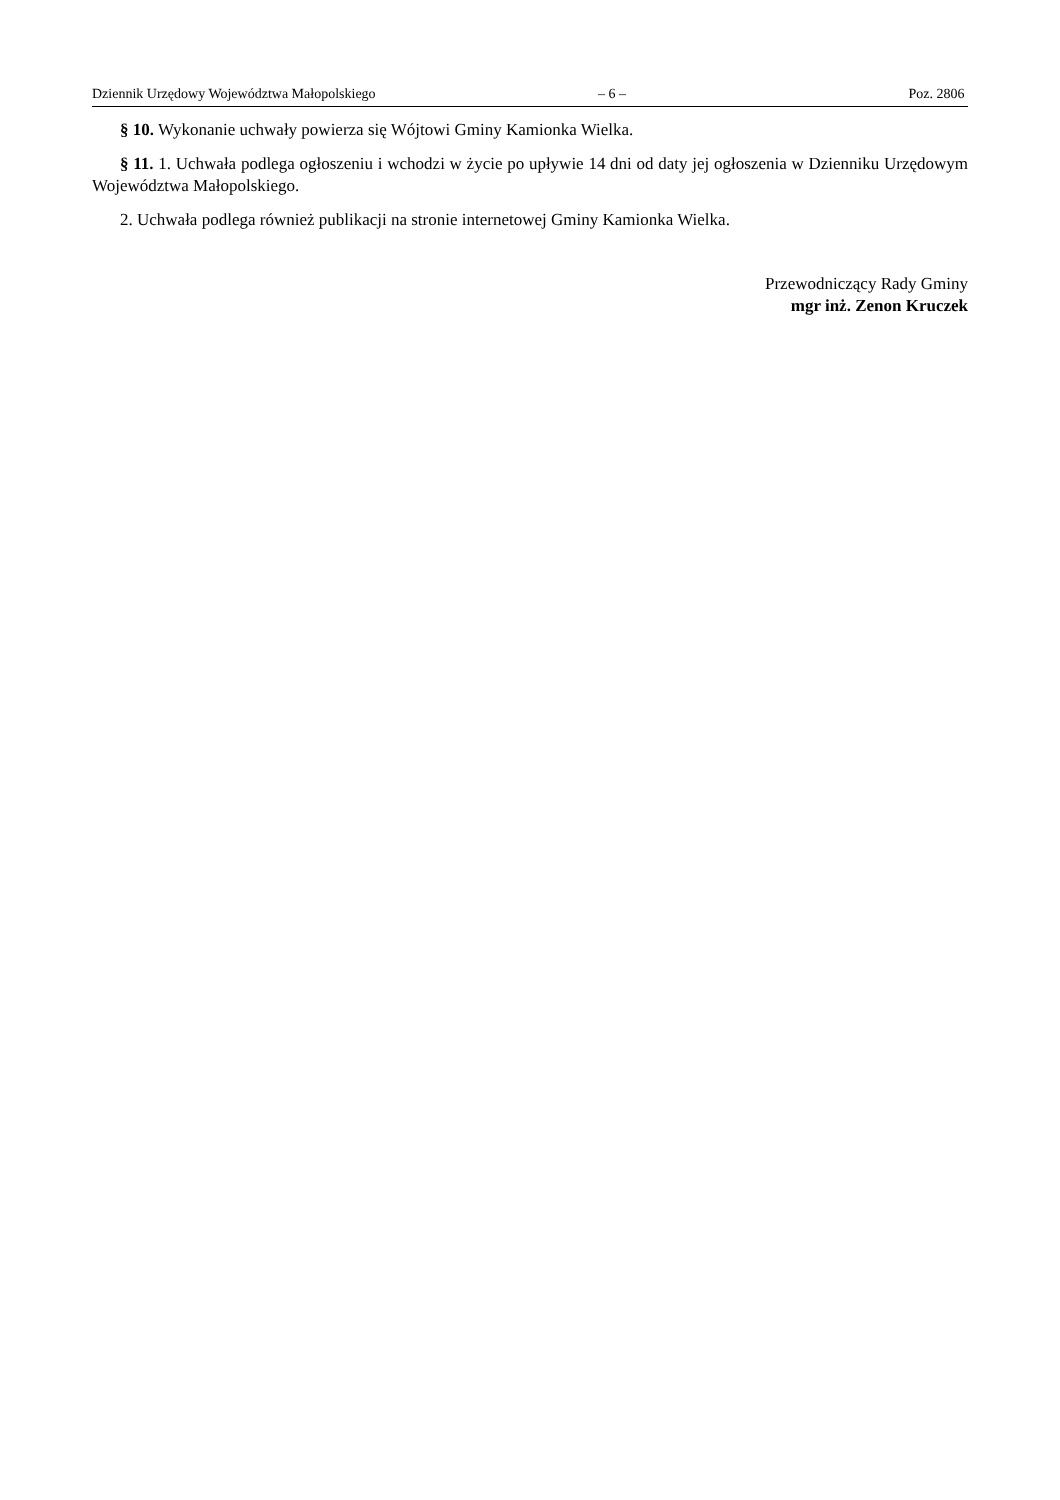Dziennik Urzędowy Województwa Małopolskiego – 6 – Poz. 2806
§ 10. Wykonanie uchwały powierza się Wójtowi Gminy Kamionka Wielka.
§ 11. 1. Uchwała podlega ogłoszeniu i wchodzi w życie po upływie 14 dni od daty jej ogłoszenia w Dzienniku Urzędowym Województwa Małopolskiego.
2. Uchwała podlega również publikacji na stronie internetowej Gminy Kamionka Wielka.
Przewodniczący Rady Gminy
mgr inż. Zenon Kruczek